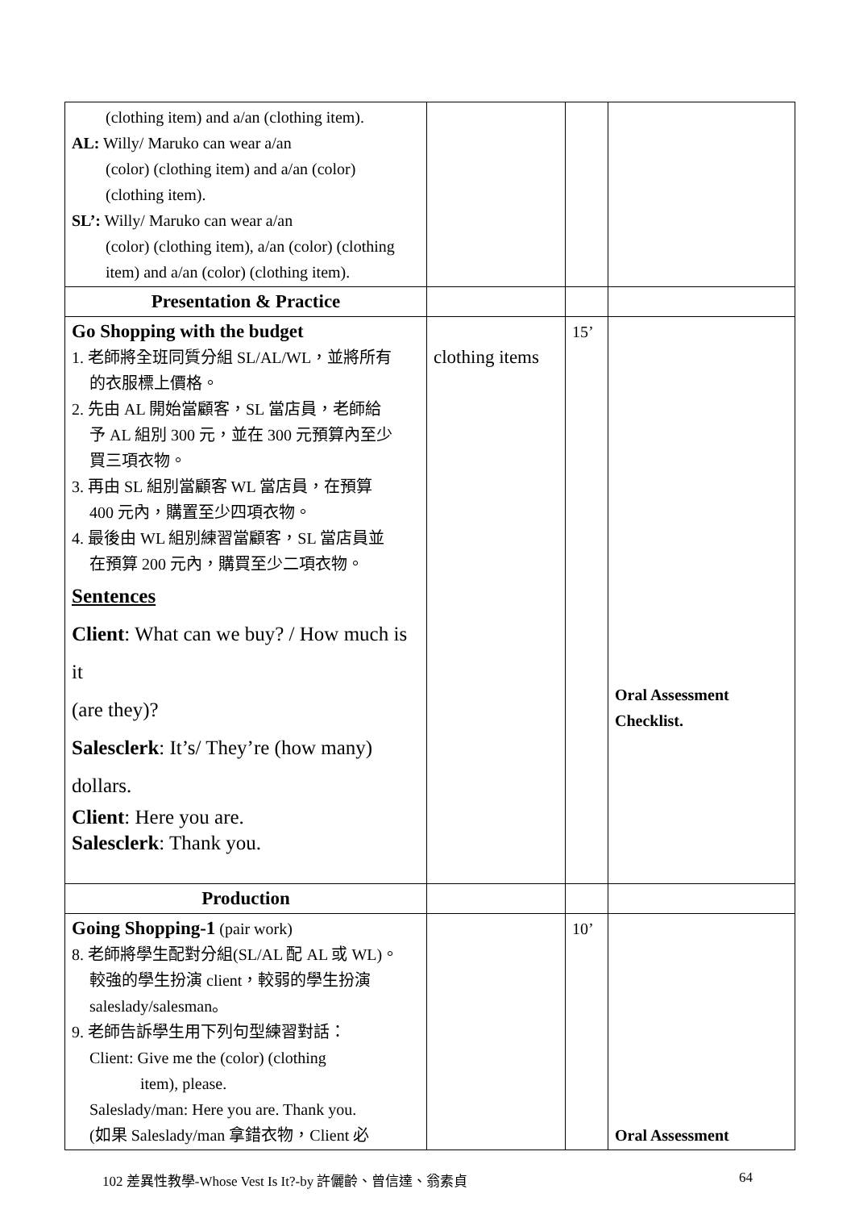| (clothing item) and a/an (clothing item). AL: Willy/ Maruko can wear a/an (color) (clothing item) and a/an (color) (clothing item). SL’: Willy/ Maruko can wear a/an (color) (clothing item), a/an (color) (clothing item) and a/an (color) (clothing item). | | | |
| Presentation & Practice | | | |
| Go Shopping with the budget 1. 老師將全班同質分組 SL/AL/WL，並將所有 的衣服標上價格。 2. 先由 AL 開始當顧客，SL 當店員，老師給 予 AL 組別 300 元，並在 300 元預算內至少 買三項衣物。 3. 再由 SL 組別當顧客 WL 當店員，在預算 400 元內，購置至少四項衣物。 4. 最後由 WL 組別練習當顧客，SL 當店員並 在預算 200 元內，購買至少二項衣物。 Sentences Client : What can we buy? / How much is it (are they)? Salesclerk : It’s/ They’re (how many) dollars. Client : Here you are. Salesclerk : Thank you. | clothing items | 15’ | Oral Assessment Checklist. |
| Production | | | |
| Going Shopping-1 (pair work) 8. 老師將學生配對分組(SL/AL 配 AL 或 WL)。 較強的學生扮演 client，較弱的學生扮演 saleslady/salesman。 9. 老師告訴學生用下列句型練習對話： Client: Give me the (color) (clothing item), please. Saleslady/man: Here you are. Thank you. (如果 Saleslady/man 拿錯衣物，Client 必 | | 10’ | Oral Assessment |
102 差異性教學-Whose Vest Is It?-by 許儷齡、曾信達、翁素貞 64